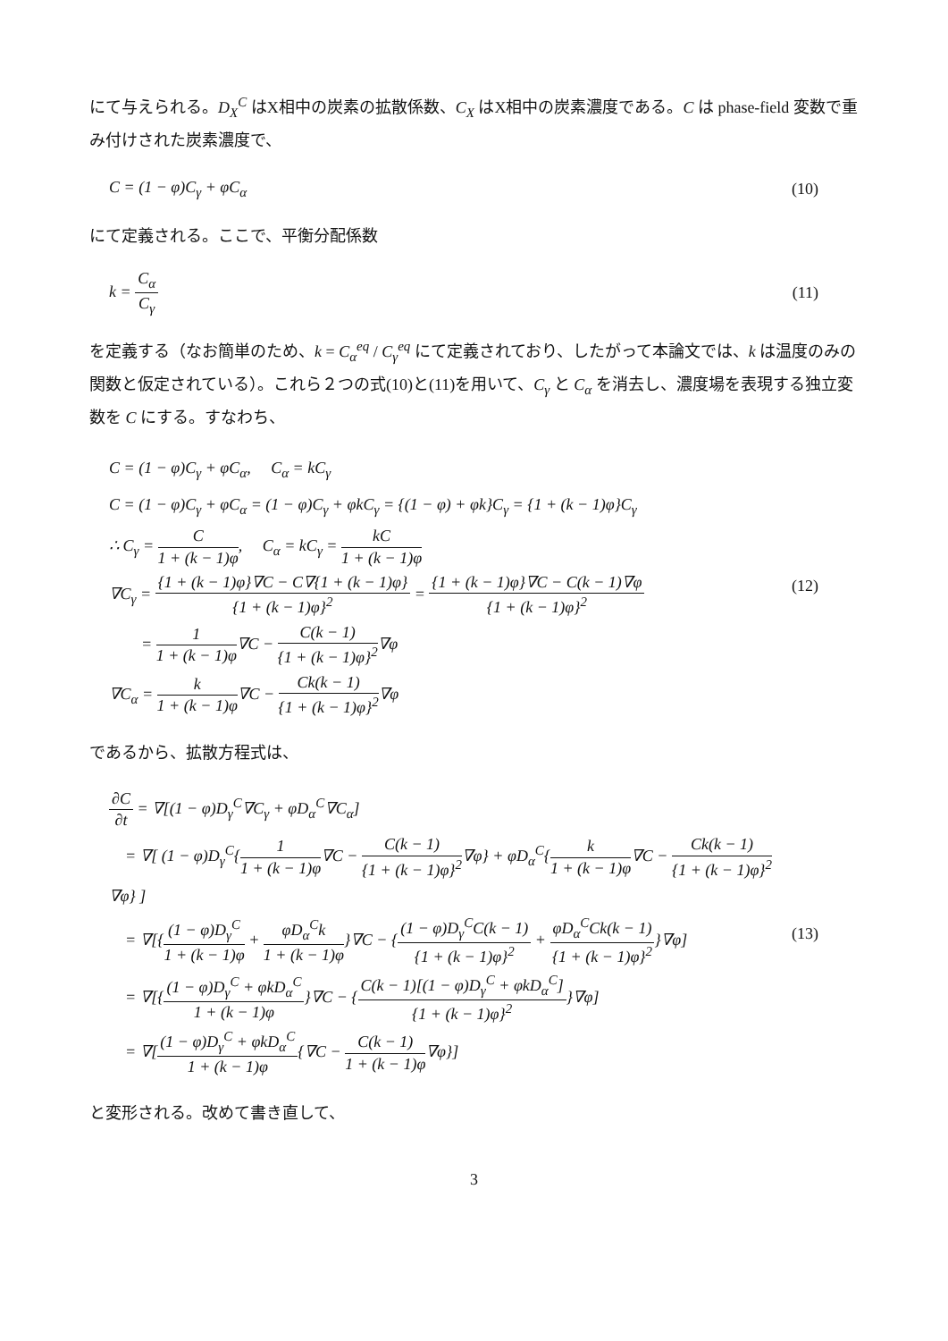にて与えられる。D<sub>X</sub><sup>C</sup> はX相中の炭素の拡散係数、C<sub>X</sub> はX相中の炭素濃度である。C は phase-field 変数で重み付けされた炭素濃度で、
C = (1 − φ)C<sub>γ</sub> + φC<sub>α</sub> (10)
にて定義される。ここで、平衡分配係数
k = C<sub>α</sub> C<sub>γ</sub> (11)
を定義する（なお簡単のため、k = C<sub>α</sub><sup>eq</sup> / C<sub>γ</sub><sup>eq</sup> にて定義されており、したがって本論文では、k は温度のみの関数と仮定されている）。これら２つの式(10)と(11)を用いて、C<sub>γ</sub> と C<sub>α</sub> を消去し、濃度場を表現する独立変数を C にする。すなわち、
C = (1 − φ)C<sub>γ</sub> + φC<sub>α</sub>, C<sub>α</sub> = kC<sub>γ</sub>
C = (1 − φ)C<sub>γ</sub> + φC<sub>α</sub> = (1 − φ)C<sub>γ</sub> + φkC<sub>γ</sub> = {(1 − φ) + φk}C<sub>γ</sub> = {1 + (k − 1)φ}C<sub>γ</sub>
∴ C<sub>γ</sub> = C 1 + (k − 1)φ, C<sub>α</sub> = kC<sub>γ</sub> = kC 1 + (k − 1)φ
∇C<sub>γ</sub> = {1 + (k − 1)φ}∇C − C∇{1 + (k − 1)φ} {1 + (k − 1)φ}<sup>2</sup> = {1 + (k − 1)φ}∇C − C(k − 1)∇φ {1 + (k − 1)φ}<sup>2</sup>
= 1 1 + (k − 1)φ∇C − C(k − 1) {1 + (k − 1)φ}<sup>2</sup>∇φ
∇C<sub>α</sub> = k 1 + (k − 1)φ∇C − Ck(k − 1) {1 + (k − 1)φ}<sup>2</sup>∇φ
(12)
であるから、拡散方程式は、
∂C ∂t = ∇[(1 − φ)D<sub>γ</sub><sup>C</sup>∇C<sub>γ</sub> + φD<sub>α</sub><sup>C</sup>∇C<sub>α</sub>]
= ∇[ (1 − φ)D<sub>γ</sub><sup>C</sup>{1 1 + (k − 1)φ∇C − C(k − 1) {1 + (k − 1)φ}<sup>2</sup>∇φ} + φD<sub>α</sub><sup>C</sup>{k 1 + (k − 1)φ∇C − Ck(k − 1) {1 + (k − 1)φ}<sup>2</sup>∇φ} ]
= ∇[{(1 − φ)D<sub>γ</sub><sup>C</sup> 1 + (k − 1)φ + φD<sub>α</sub><sup>C</sup>k 1 + (k − 1)φ}∇C − {(1 − φ)D<sub>γ</sub><sup>C</sup>C(k − 1) {1 + (k − 1)φ}<sup>2</sup> + φD<sub>α</sub><sup>C</sup>Ck(k − 1) {1 + (k − 1)φ}<sup>2</sup>}∇φ]
= ∇[{(1 − φ)D<sub>γ</sub><sup>C</sup> + φkD<sub>α</sub><sup>C</sup> 1 + (k − 1)φ}∇C − {C(k − 1)[(1 − φ)D<sub>γ</sub><sup>C</sup> + φkD<sub>α</sub><sup>C</sup>] {1 + (k − 1)φ}<sup>2</sup>}∇φ]
= ∇[(1 − φ)D<sub>γ</sub><sup>C</sup> + φkD<sub>α</sub><sup>C</sup> 1 + (k − 1)φ{∇C − C(k − 1) 1 + (k − 1)φ∇φ}]
(13)
と変形される。改めて書き直して、
3